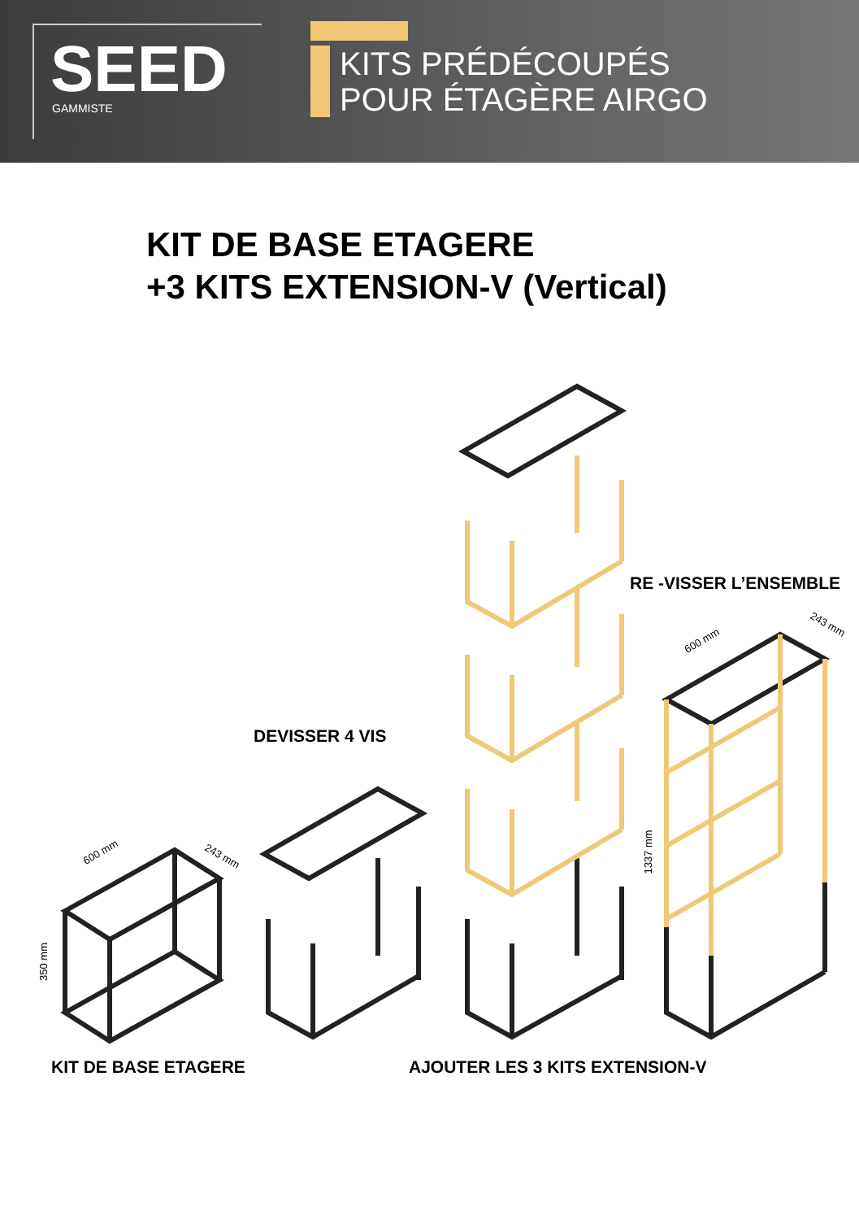SEED
GAMMISTE
KITS PRÉDÉCOUPÉS
POUR ÉTAGÈRE AIRGO
KIT DE BASE ETAGERE
+3 KITS EXTENSION-V (Vertical)
RE -VISSER L’ENSEMBLE
DEVISSER 4 VIS
KIT DE BASE ETAGERE AJOUTER LES 3 KITS EXTENSION-V
600 mm 243 mm
350 mm
600 mm
243 mm
1337 mm